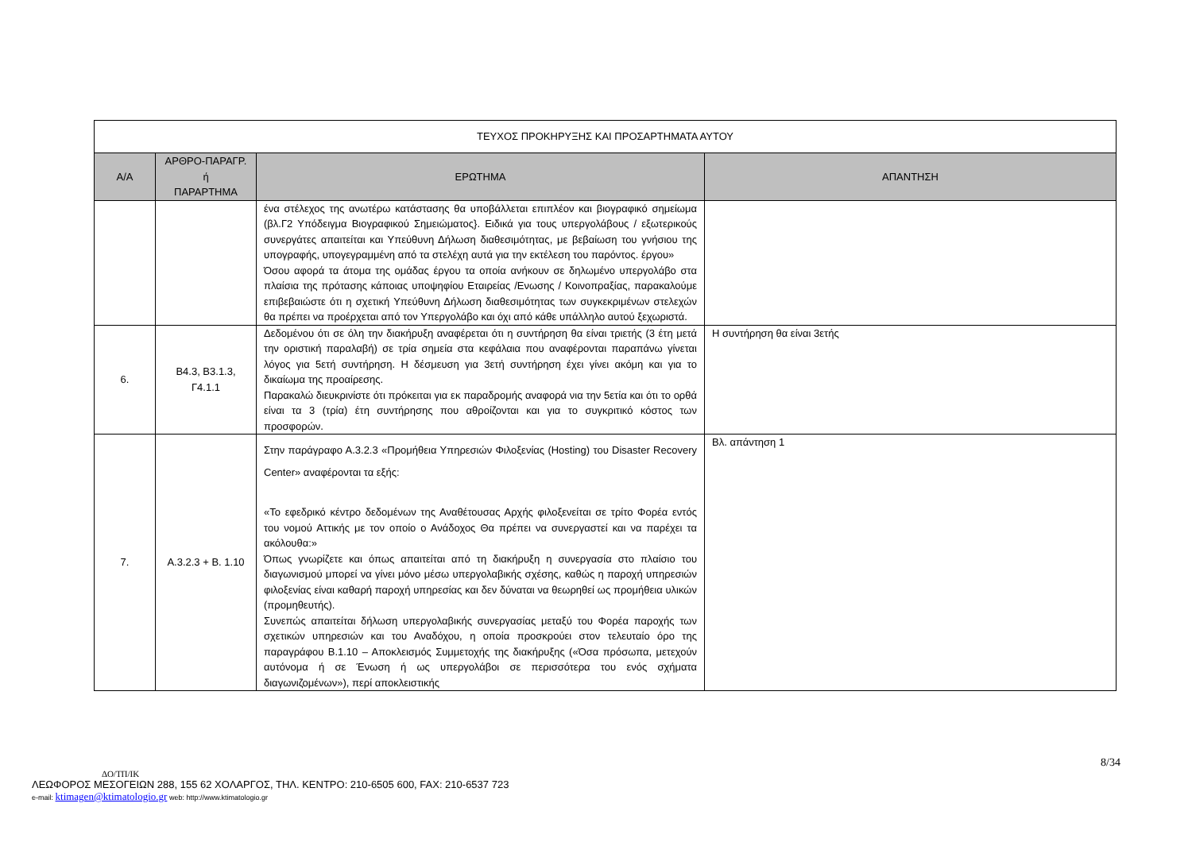| ΤΕΥΧΟΣ ΠΡΟΚΗΡΥΞΗΣ ΚΑΙ ΠΡΟΣΑΡΤΗΜΑΤΑ ΑΥΤΟΥ | | | |
| Α/Α | ΑΡΘΡΟ-ΠΑΡΑΓΡ. ή ΠΑΡΑΡΤΗΜΑ | ΕΡΩΤΗΜΑ | ΑΠΑΝΤΗΣΗ |
| | | ένα στέλεχος της ανωτέρω κατάστασης θα υποβάλλεται επιπλέον και βιογραφικό σημείωμα (βλ.Γ2 Υπόδειγμα Βιογραφικού Σημειώματος}. Ειδικά για τους υπεργολάβους / εξωτερικούς συνεργάτες απαιτείται και Υπεύθυνη Δήλωση διαθεσιμότητας, με βεβαίωση του γνήσιου της υπογραφής, υπογεγραμμένη από τα στελέχη αυτά για την εκτέλεση του παρόντος. έργου» Όσου αφορά τα άτομα της ομάδας έργου τα οποία ανήκουν σε δηλωμένο υπεργολάβο στα πλαίσια της πρότασης κάποιας υποψηφίου Εταιρείας /Ενωσης / Κοινοπραξίας, παρακαλούμε επιβεβαιώστε ότι η σχετική Υπεύθυνη Δήλωση διαθεσιμότητας των συγκεκριμένων στελεχών θα πρέπει να προέρχεται από τον Υπεργολάβο και όχι από κάθε υπάλληλο αυτού ξεχωριστά. | |
| 6. | Β4.3, Β3.1.3, Γ4.1.1 | Δεδομένου ότι σε όλη την διακήρυξη αναφέρεται ότι η συντήρηση θα είναι τριετής (3 έτη μετά την οριστική παραλαβή) σε τρία σημεία στα κεφάλαια που αναφέρονται παραπάνω γίνεται λόγος για 5ετή συντήρηση. Η δέσμευση για 3ετή συντήρηση έχει γίνει ακόμη και για το δικαίωμα της προαίρεσης. Παρακαλώ διευκρινίστε ότι πρόκειται για εκ παραδρομής αναφορά νια την 5ετία και ότι το ορθά είναι τα 3 (τρία) έτη συντήρησης που αθροίζονται και για το συγκριτικό κόστος των προσφορών. | Η συντήρηση θα είναι 3ετής |
| 7. | Α.3.2.3 + Β. 1.10 | Στην παράγραφο Α.3.2.3 «Προμήθεια Υπηρεσιών Φιλοξενίας (Hosting) του Disaster Recovery Center» αναφέρονται τα εξής: «Το εφεδρικό κέντρο δεδομένων της Αναθέτουσας Αρχής φιλοξενείται σε τρίτο Φορέα εντός του νομού Αττικής με τον οποίο ο Ανάδοχος Θα πρέπει να συνεργαστεί και να παρέχει τα ακόλουθα:» Όπως γνωρίζετε και όπως απαιτείται από τη διακήρυξη η συνεργασία στο πλαίσιο του διαγωνισμού μπορεί να γίνει μόνο μέσω υπεργολαβικής σχέσης, καθώς η παροχή υπηρεσιών φιλοξενίας είναι καθαρή παροχή υπηρεσίας και δεν δύναται να θεωρηθεί ως προμήθεια υλικών (προμηθευτής). Συνεπώς απαιτείται δήλωση υπεργολαβικής συνεργασίας μεταξύ του Φορέα παροχής των σχετικών υπηρεσιών και του Αναδόχου, η οποία προσκρούει στον τελευταίο όρο της παραγράφου Β.1.10 – Αποκλεισμός Συμμετοχής της διακήρυξης («Όσα πρόσωπα, μετεχούν αυτόνομα ή σε Ένωση ή ως υπεργολάβοι σε περισσότερα του ενός σχήματα διαγωνιζομένων»), περί αποκλειστικής | Βλ. απάντηση 1 |
8/34
ΔΟ/ΤΠ/ΙΚ
ΛΕΩΦΟΡΟΣ ΜΕΣΟΓΕΙΩΝ 288, 155 62 ΧΟΛΑΡΓΟΣ, ΤΗΛ. ΚΕΝΤΡΟ: 210-6505 600, FAX: 210-6537 723
e-mail: ktimagen@ktimatologio.gr web: http://www.ktimatologio.gr